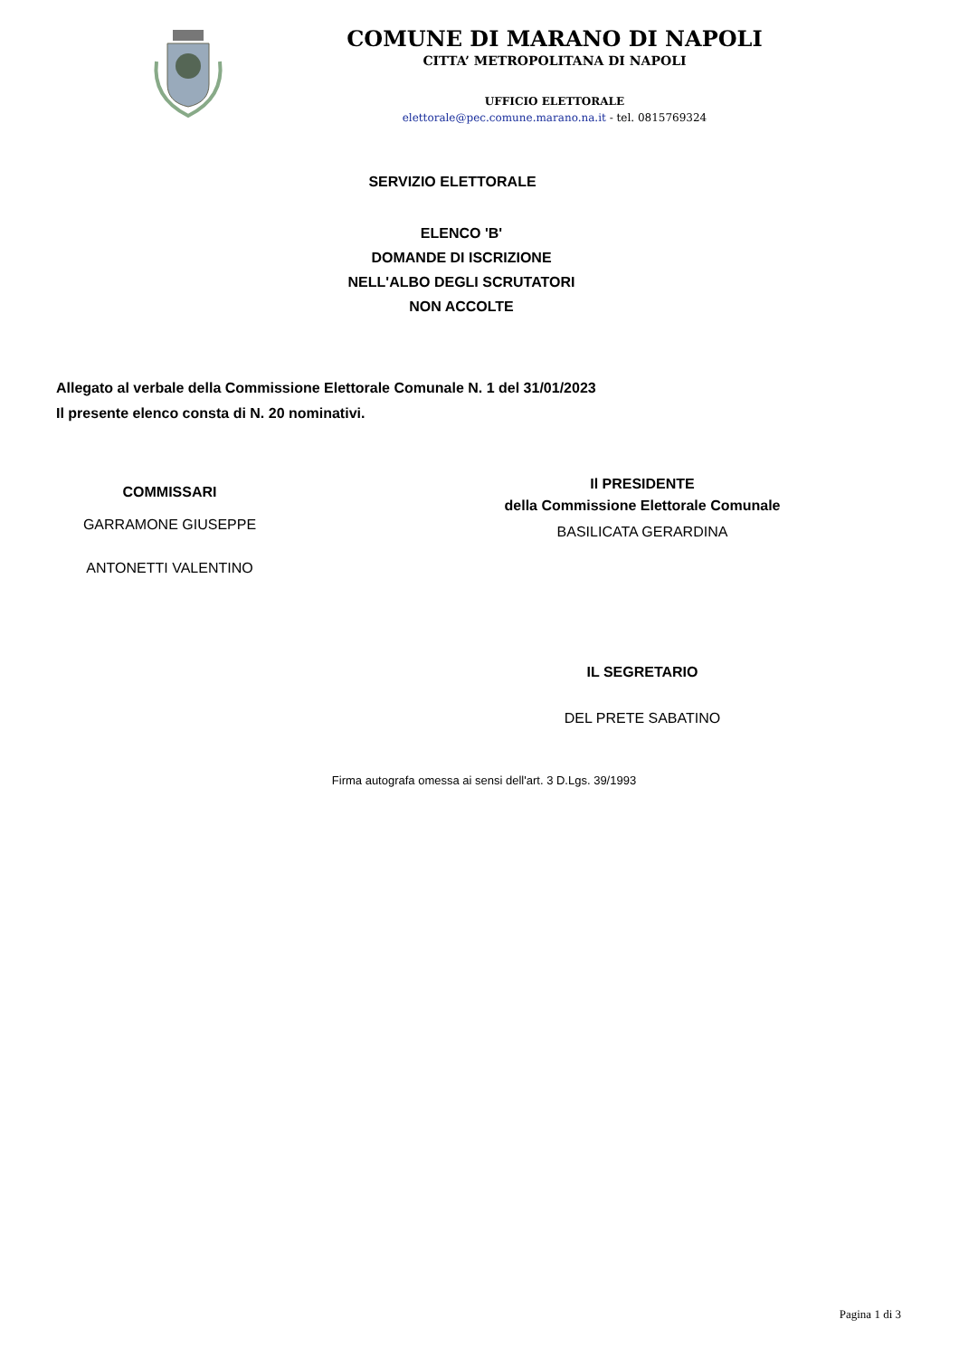COMUNE DI MARANO DI NAPOLI
CITTA’ METROPOLITANA DI NAPOLI
UFFICIO ELETTORALE
elettorale@pec.comune.marano.na.it - tel. 0815769324
SERVIZIO ELETTORALE
ELENCO 'B'
DOMANDE DI ISCRIZIONE
NELL'ALBO DEGLI SCRUTATORI
NON ACCOLTE
Allegato al verbale della Commissione Elettorale Comunale N. 1 del 31/01/2023
Il presente elenco consta di N. 20 nominativi.
COMMISSARI
GARRAMONE GIUSEPPE
ANTONETTI VALENTINO
Il PRESIDENTE
della Commissione Elettorale Comunale
BASILICATA GERARDINA
IL SEGRETARIO
DEL PRETE SABATINO
Firma autografa omessa ai sensi dell'art. 3 D.Lgs. 39/1993
Pagina 1 di 3